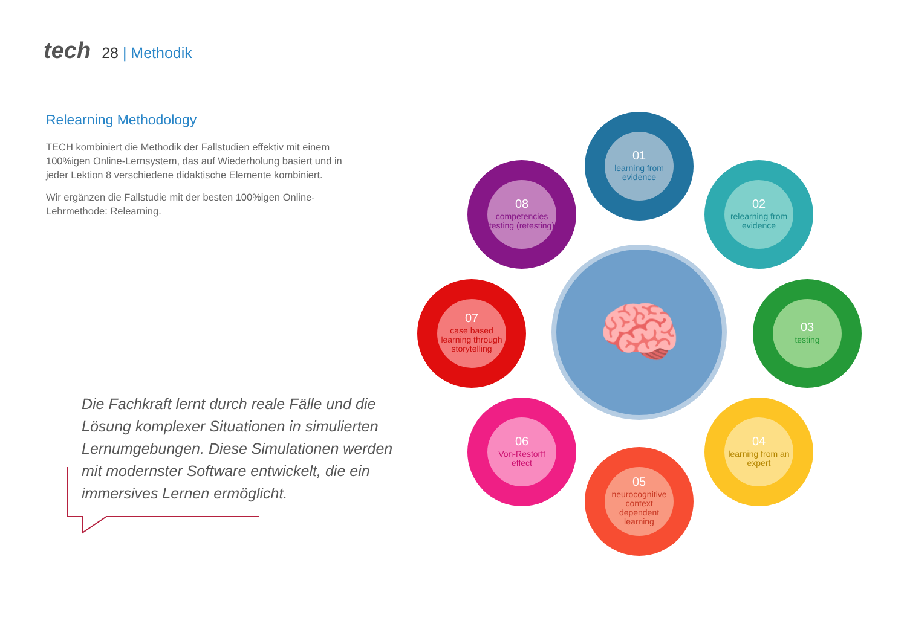tech 28 | Methodik
Relearning Methodology
TECH kombiniert die Methodik der Fallstudien effektiv mit einem 100%igen Online-Lernsystem, das auf Wiederholung basiert und in jeder Lektion 8 verschiedene didaktische Elemente kombiniert.
Wir ergänzen die Fallstudie mit der besten 100%igen Online-Lehrmethode: Relearning.
Die Fachkraft lernt durch reale Fälle und die Lösung komplexer Situationen in simulierten Lernumgebungen. Diese Simulationen werden mit modernster Software entwickelt, die ein immersives Lernen ermöglicht.
🧠
01
learning from evidence
02
relearning from evidence
03
testing
04
learning from an expert
05
neurocognitive context dependent learning
06
Von-Restorff effect
07
case based learning through storytelling
08
competencies testing (retesting)